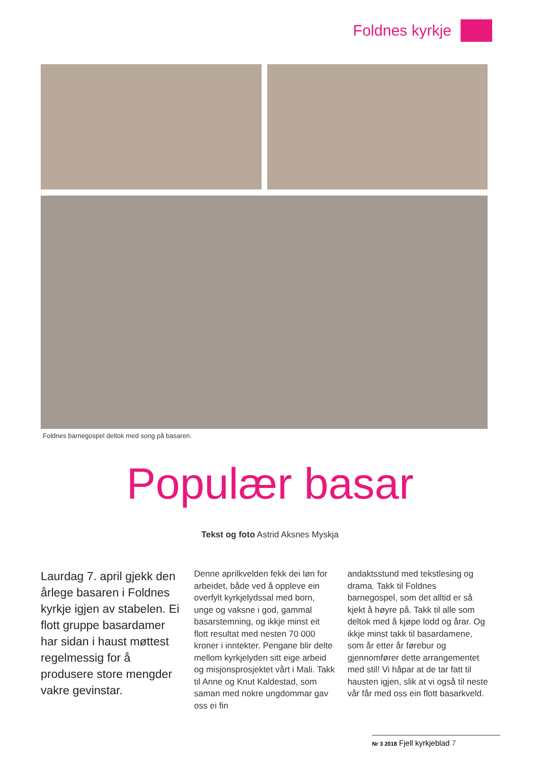Foldnes kyrkje
Foldnes barnegospel deltok med song på basaren.
Populær basar
Tekst og foto Astrid Aksnes Myskja
Laurdag 7. april gjekk den årlege basaren i Foldnes kyrkje igjen av stabelen. Ei flott gruppe basardamer har sidan i haust møttest regelmessig for å produsere store mengder vakre gevinstar.
Denne aprilkvelden fekk dei løn for arbeidet, både ved å oppleve ein overfylt kyrkjelydssal med born, unge og vaksne i god, gammal basarstemning, og ikkje minst eit flott resultat med nesten 70 000 kroner i inntekter. Pengane blir delte mellom kyrkjelyden sitt eige arbeid og misjonsprosjektet vårt i Mali. Takk til Anne og Knut Kaldestad, som saman med nokre ungdommar gav oss ei fin
andaktsstund med tekstlesing og drama. Takk til Foldnes barnegospel, som det alltid er så kjekt å høyre på. Takk til alle som deltok med å kjøpe lodd og årar. Og ikkje minst takk til basardamene, som år etter år førebur og gjennomfører dette arrangementet med stil! Vi håpar at de tar fatt til hausten igjen, slik at vi også til neste vår får med oss ein flott basarkveld.
Nr 3 2018 Fjell kyrkjeblad 7